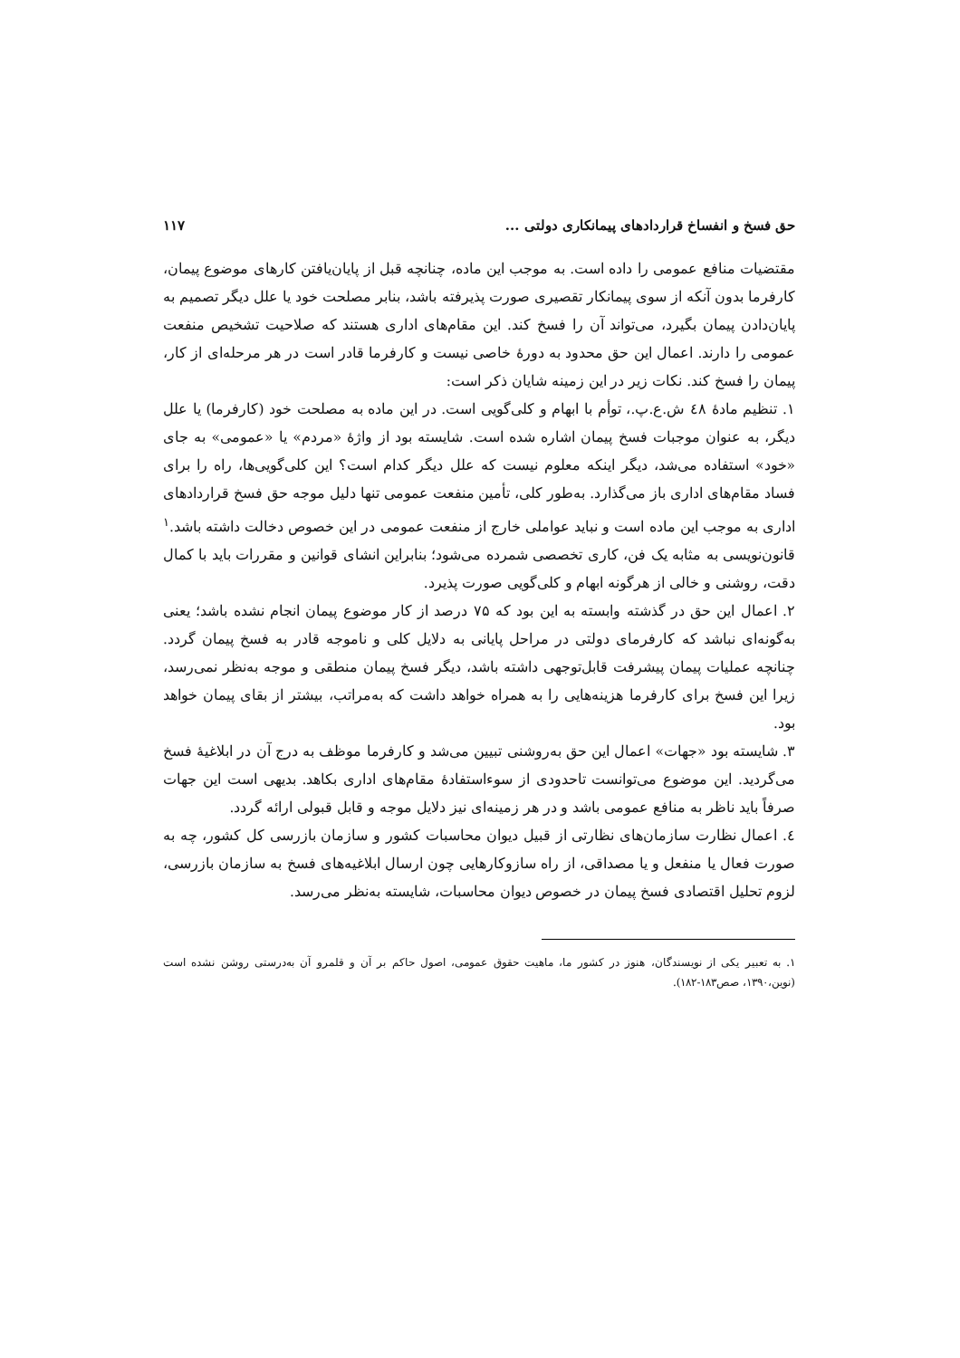حق فسخ و انفساخ قراردادهای پیمانکاری دولتی ... ۱۱۷
مقتضیات منافع عمومی را داده است. به موجب این ماده، چنانچه قبل از پایان‌یافتن کارهای موضوع پیمان، کارفرما بدون آنکه از سوی پیمانکار تقصیری صورت پذیرفته باشد، بنابر مصلحت خود یا علل دیگر تصمیم به پایان‌دادن پیمان بگیرد، می‌تواند آن را فسخ کند. این مقام‌های اداری هستند که صلاحیت تشخیص منفعت عمومی را دارند. اعمال این حق محدود به دورهٔ خاصی نیست و کارفرما قادر است در هر مرحله‌ای از کار، پیمان را فسخ کند. نکات زیر در این زمینه شایان ذکر است:
۱. تنظیم مادهٔ ٤٨ ش.ع.پ.، توأم با ابهام و کلی‌گویی است. در این ماده به مصلحت خود (کارفرما) یا علل دیگر، به عنوان موجبات فسخ پیمان اشاره شده است. شایسته بود از واژهٔ «مردم» یا «عمومی» به جای «خود» استفاده می‌شد، دیگر اینکه معلوم نیست که علل دیگر کدام است؟ این کلی‌گویی‌ها، راه را برای فساد مقام‌های اداری باز می‌گذارد. به‌طور کلی، تأمین منفعت عمومی تنها دلیل موجه حق فسخ قراردادهای اداری به موجب این ماده است و نباید عواملی خارج از منفعت عمومی در این خصوص دخالت داشته باشد.<sup>۱</sup> قانون‌نویسی به مثابه یک فن، کاری تخصصی شمرده می‌شود؛ بنابراین انشای قوانین و مقررات باید با کمال دقت، روشنی و خالی از هرگونه ابهام و کلی‌گویی صورت پذیرد.
۲. اعمال این حق در گذشته وابسته به این بود که ۷۵ درصد از کار موضوع پیمان انجام نشده باشد؛ یعنی به‌گونه‌ای نباشد که کارفرمای دولتی در مراحل پایانی به دلایل کلی و ناموجه قادر به فسخ پیمان گردد. چنانچه عملیات پیمان پیشرفت قابل‌توجهی داشته باشد، دیگر فسخ پیمان منطقی و موجه به‌نظر نمی‌رسد، زیرا این فسخ برای کارفرما هزینه‌هایی را به همراه خواهد داشت که به‌مراتب، بیشتر از بقای پیمان خواهد بود.
۳. شایسته بود «جهات» اعمال این حق به‌روشنی تبیین می‌شد و کارفرما موظف به درج آن در ابلاغیهٔ فسخ می‌گردید. این موضوع می‌توانست تاحدودی از سوءاستفادهٔ مقام‌های اداری بکاهد. بدیهی است این جهات صرفاً باید ناظر به منافع عمومی باشد و در هر زمینه‌ای نیز دلایل موجه و قابل قبولی ارائه گردد.
٤. اعمال نظارت سازمان‌های نظارتی از قبیل دیوان محاسبات کشور و سازمان بازرسی کل کشور، چه به صورت فعال یا منفعل و یا مصداقی، از راه سازوکارهایی چون ارسال ابلاغیه‌های فسخ به سازمان بازرسی، لزوم تحلیل اقتصادی فسخ پیمان در خصوص دیوان محاسبات، شایسته به‌نظر می‌رسد.
۱. به تعبیر یکی از نویسندگان، هنوز در کشور ما، ماهیت حقوق عمومی، اصول حاکم بر آن و قلمرو آن به‌درستی روشن نشده است (نوین،۱۳۹۰، صص۱۸۳-۱۸۲).